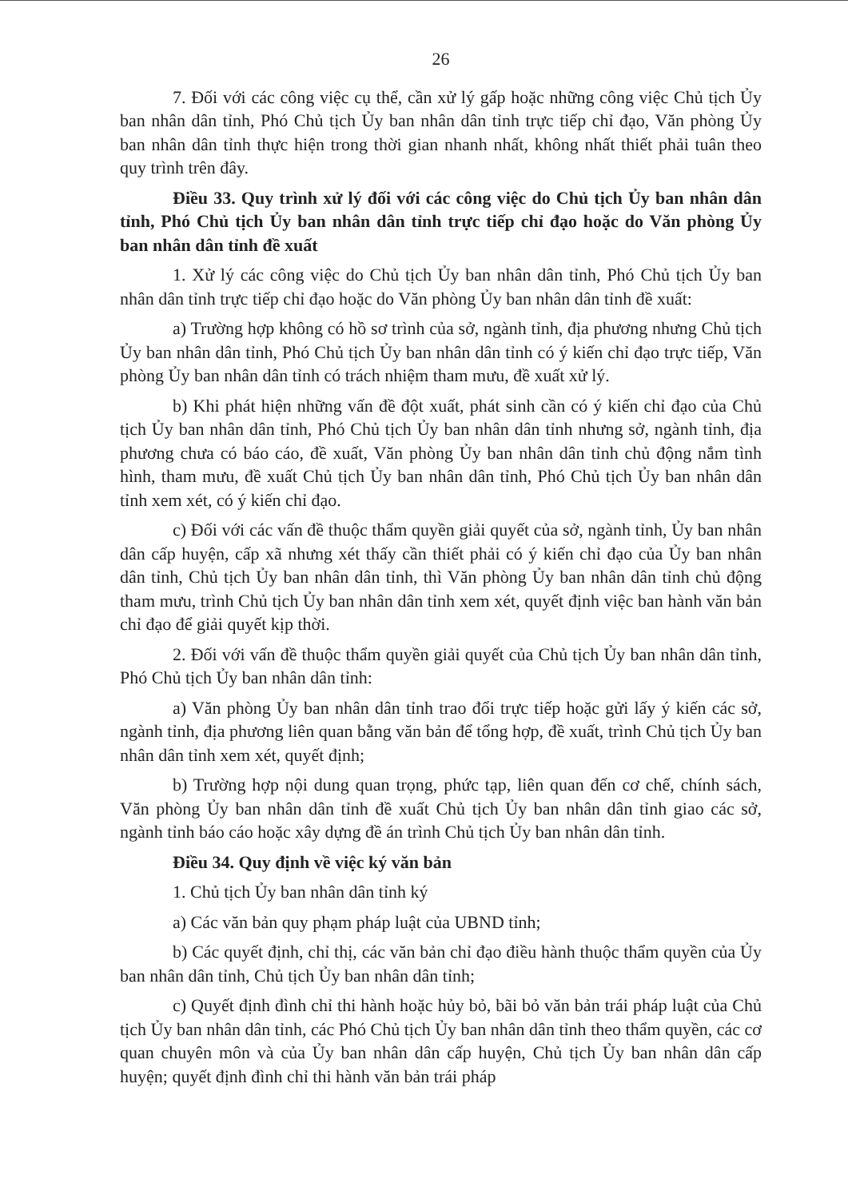26
7. Đối với các công việc cụ thể, cần xử lý gấp hoặc những công việc Chủ tịch Ủy ban nhân dân tỉnh, Phó Chủ tịch Ủy ban nhân dân tỉnh trực tiếp chỉ đạo, Văn phòng Ủy ban nhân dân tỉnh thực hiện trong thời gian nhanh nhất, không nhất thiết phải tuân theo quy trình trên đây.
Điều 33. Quy trình xử lý đối với các công việc do Chủ tịch Ủy ban nhân dân tỉnh, Phó Chủ tịch Ủy ban nhân dân tỉnh trực tiếp chỉ đạo hoặc do Văn phòng Ủy ban nhân dân tỉnh đề xuất
1. Xử lý các công việc do Chủ tịch Ủy ban nhân dân tỉnh, Phó Chủ tịch Ủy ban nhân dân tỉnh trực tiếp chỉ đạo hoặc do Văn phòng Ủy ban nhân dân tỉnh đề xuất:
a) Trường hợp không có hồ sơ trình của sở, ngành tỉnh, địa phương nhưng Chủ tịch Ủy ban nhân dân tỉnh, Phó Chủ tịch Ủy ban nhân dân tỉnh có ý kiến chỉ đạo trực tiếp, Văn phòng Ủy ban nhân dân tỉnh có trách nhiệm tham mưu, đề xuất xử lý.
b) Khi phát hiện những vấn đề đột xuất, phát sinh cần có ý kiến chỉ đạo của Chủ tịch Ủy ban nhân dân tỉnh, Phó Chủ tịch Ủy ban nhân dân tỉnh nhưng sở, ngành tỉnh, địa phương chưa có báo cáo, đề xuất, Văn phòng Ủy ban nhân dân tỉnh chủ động nắm tình hình, tham mưu, đề xuất Chủ tịch Ủy ban nhân dân tỉnh, Phó Chủ tịch Ủy ban nhân dân tỉnh xem xét, có ý kiến chỉ đạo.
c) Đối với các vấn đề thuộc thẩm quyền giải quyết của sở, ngành tỉnh, Ủy ban nhân dân cấp huyện, cấp xã nhưng xét thấy cần thiết phải có ý kiến chỉ đạo của Ủy ban nhân dân tỉnh, Chủ tịch Ủy ban nhân dân tỉnh, thì Văn phòng Ủy ban nhân dân tỉnh chủ động tham mưu, trình Chủ tịch Ủy ban nhân dân tỉnh xem xét, quyết định việc ban hành văn bản chỉ đạo để giải quyết kịp thời.
2. Đối với vấn đề thuộc thẩm quyền giải quyết của Chủ tịch Ủy ban nhân dân tỉnh, Phó Chủ tịch Ủy ban nhân dân tỉnh:
a) Văn phòng Ủy ban nhân dân tỉnh trao đổi trực tiếp hoặc gửi lấy ý kiến các sở, ngành tỉnh, địa phương liên quan bằng văn bản để tổng hợp, đề xuất, trình Chủ tịch Ủy ban nhân dân tỉnh xem xét, quyết định;
b) Trường hợp nội dung quan trọng, phức tạp, liên quan đến cơ chế, chính sách, Văn phòng Ủy ban nhân dân tỉnh đề xuất Chủ tịch Ủy ban nhân dân tỉnh giao các sở, ngành tỉnh báo cáo hoặc xây dựng đề án trình Chủ tịch Ủy ban nhân dân tỉnh.
Điều 34. Quy định về việc ký văn bản
1. Chủ tịch Ủy ban nhân dân tỉnh ký
a) Các văn bản quy phạm pháp luật của UBND tỉnh;
b) Các quyết định, chỉ thị, các văn bản chỉ đạo điều hành thuộc thẩm quyền của Ủy ban nhân dân tỉnh, Chủ tịch Ủy ban nhân dân tỉnh;
c) Quyết định đình chỉ thi hành hoặc hủy bỏ, bãi bỏ văn bản trái pháp luật của Chủ tịch Ủy ban nhân dân tỉnh, các Phó Chủ tịch Ủy ban nhân dân tỉnh theo thẩm quyền, các cơ quan chuyên môn và của Ủy ban nhân dân cấp huyện, Chủ tịch Ủy ban nhân dân cấp huyện; quyết định đình chỉ thi hành văn bản trái pháp